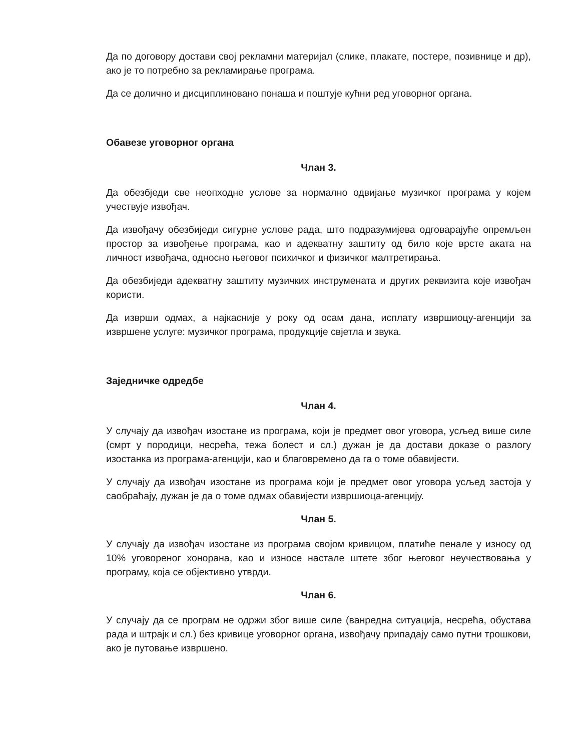Да по договору достави свој рекламни материјал (слике, плакате, постере, позивнице и др), ако је то потребно за рекламирање програма.
Да се долично и дисциплиновано понаша и поштује кућни ред уговорног органа.
Обавезе уговорног органа
Члан 3.
Да обезбједи све неопходне услове за нормално одвијање музичког програма у којем учествује извођач.
Да извођачу обезбиједи сигурне услове рада, што подразумијева одговарајуће опремљен простор за извођење програма, као и адекватну заштиту од било које врсте аката на личност извођача, односно његовог психичког и физичког малтретирања.
Да обезбиједи адекватну заштиту музичких инструмената и других реквизита које извођач користи.
Да изврши одмах, а најкасније у року од осам дана, исплату извршиоцу-агенцији за извршене услуге: музичког програма, продукције свјетла и звука.
Заједничке одредбе
Члан 4.
У случају да извођач изостане из програма, који је предмет овог уговора, усљед више силе (смрт у породици, несрећа, тежа болест и сл.) дужан је да достави доказе о разлогу изостанка из програма-агенцији, као и благовремено да га о томе обавијести.
У случају да извођач изостане из програма који је предмет овог уговора усљед застоја у саобраћају, дужан је да о томе одмах обавијести извршиоца-агенцију.
Члан 5.
У случају да извођач изостане из програма својом кривицом, платиће пенале у износу од 10% уговореног хонорана, као и износе настале штете због његовог неучествовања у програму, која се објективно утврди.
Члан 6.
У случају да се програм не одржи због више силе (ванредна ситуација, несрећа, обустава рада и штрајк и сл.) без кривице уговорног органа, извођачу припадају само путни трошкови, ако је путовање извршено.